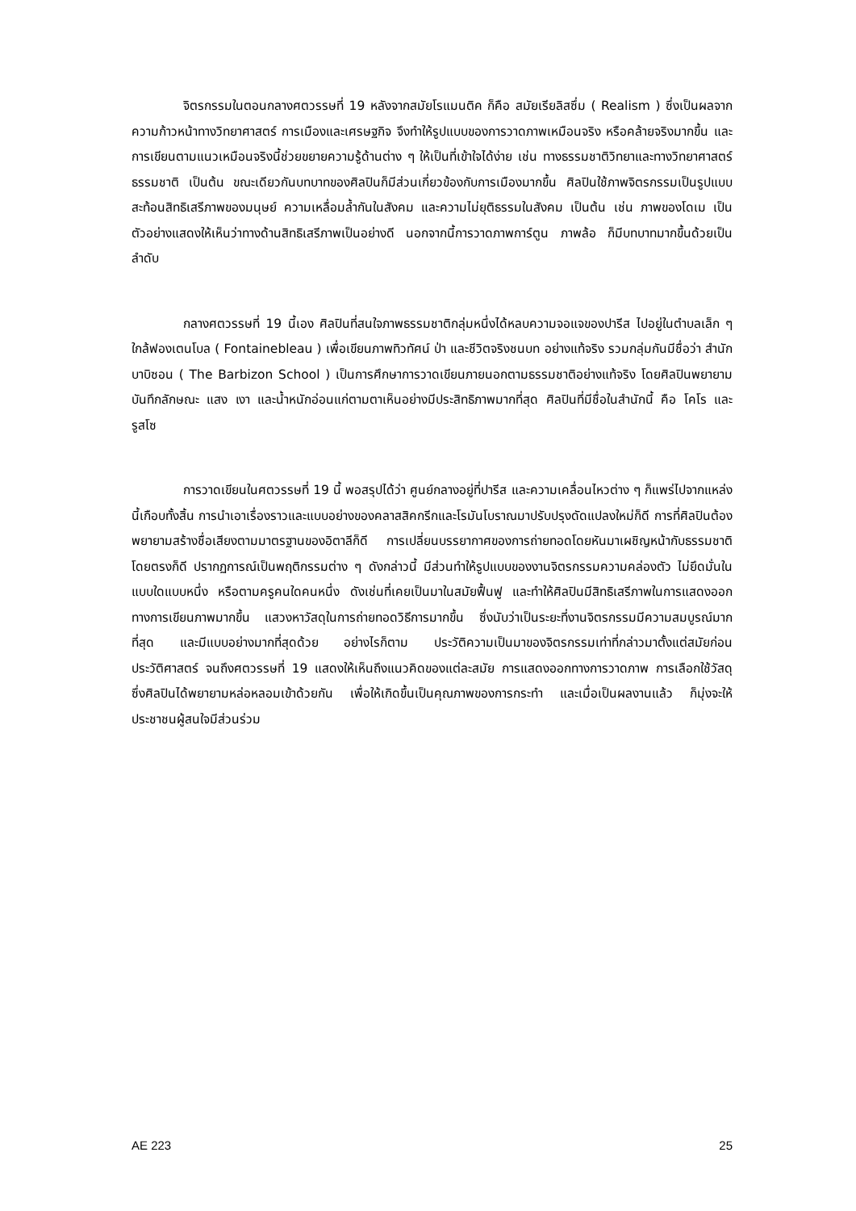จิตรกรรมในตอนกลางศตวรรษที่ 19 หลังจากสมัยโรแมนติค ก็คือ สมัยเรียลิสซึ่ม ( Realism ) ซึ่งเป็นผลจากความก้าวหน้าทางวิทยาศาสตร์ การเมืองและเศรษฐกิจ จึงทำให้รูปแบบของการวาดภาพเหมือนจริง หรือคล้ายจริงมากขึ้น และการเขียนตามแนวเหมือนจริงนี้ช่วยขยายความรู้ด้านต่าง ๆ ให้เป็นที่เข้าใจได้ง่าย เช่น ทางธรรมชาติวิทยาและทางวิทยาศาสตร์ธรรมชาติ เป็นต้น ขณะเดียวกันบทบาทของศิลปินก็มีส่วนเกี่ยวข้องกับการเมืองมากขึ้น ศิลปินใช้ภาพจิตรกรรมเป็นรูปแบบสะท้อนสิทธิเสรีภาพของมนุษย์ ความเหลื่อมล้ำกันในสังคม และความไม่ยุติธรรมในสังคม เป็นต้น เช่น ภาพของโดเม เป็นตัวอย่างแสดงให้เห็นว่าทางด้านสิทธิเสรีภาพเป็นอย่างดี นอกจากนี้การวาดภาพการ์ตูน ภาพล้อ ก็มีบทบาทมากขึ้นด้วยเป็นลำดับ
กลางศตวรรษที่ 19 นี้เอง ศิลปินที่สนใจภาพธรรมชาติกลุ่มหนึ่งได้หลบความจอแจของปารีส ไปอยู่ในตำบลเล็ก ๆ ใกล้ฟองเตนโบล ( Fontainebleau ) เพื่อเขียนภาพทิวทัศน์ ป่า และชีวิตจริงชนบท อย่างแท้จริง รวมกลุ่มกันมีชื่อว่า สำนักบาบิซอน ( The Barbizon School ) เป็นการศึกษาการวาดเขียนภายนอกตามธรรมชาติอย่างแท้จริง โดยศิลปินพยายามบันทึกลักษณะ แสง เงา และน้ำหนักอ่อนแก่ตามตาเห็นอย่างมีประสิทธิภาพมากที่สุด ศิลปินที่มีชื่อในสำนักนี้ คือ โคโร และ รูสโซ
การวาดเขียนในศตวรรษที่ 19 นี้ พอสรุปได้ว่า ศูนย์กลางอยู่ที่ปารีส และความเคลื่อนไหวต่าง ๆ ก็แพร่ไปจากแหล่งนี้เกือบทั้งสิ้น การนำเอาเรื่องราวและแบบอย่างของคลาสสิคกรีกและโรมันโบราณมาปรับปรุงดัดแปลงใหม่ก็ดี การที่ศิลปินต้องพยายามสร้างชื่อเสียงตามมาตรฐานของอิตาลีก็ดี การเปลี่ยนบรรยากาศของการถ่ายทอดโดยหันมาเผชิญหน้ากับธรรมชาติโดยตรงก็ดี ปรากฏการณ์เป็นพฤติกรรมต่าง ๆ ดังกล่าวนี้ มีส่วนทำให้รูปแบบของงานจิตรกรรมความคล่องตัว ไม่ยึดมั่นในแบบใดแบบหนึ่ง หรือตามครูคนใดคนหนึ่ง ดังเช่นที่เคยเป็นมาในสมัยฟื้นฟู และทำให้ศิลปินมีสิทธิเสรีภาพในการแสดงออกทางการเขียนภาพมากขึ้น แสวงหาวัสดุในการถ่ายทอดวิธีการมากขึ้น ซึ่งนับว่าเป็นระยะที่งานจิตรกรรมมีความสมบูรณ์มากที่สุด และมีแบบอย่างมากที่สุดด้วย อย่างไรก็ตาม ประวัติความเป็นมาของจิตรกรรมเท่าที่กล่าวมาตั้งแต่สมัยก่อนประวัติศาสตร์ จนถึงศตวรรษที่ 19 แสดงให้เห็นถึงแนวคิดของแต่ละสมัย การแสดงออกทางการวาดภาพ การเลือกใช้วัสดุ ซึ่งศิลปินได้พยายามหล่อหลอมเข้าด้วยกัน เพื่อให้เกิดขึ้นเป็นคุณภาพของการกระทำ และเมื่อเป็นผลงานแล้ว ก็มุ่งจะให้ประชาชนผู้สนใจมีส่วนร่วม
AE 223 25